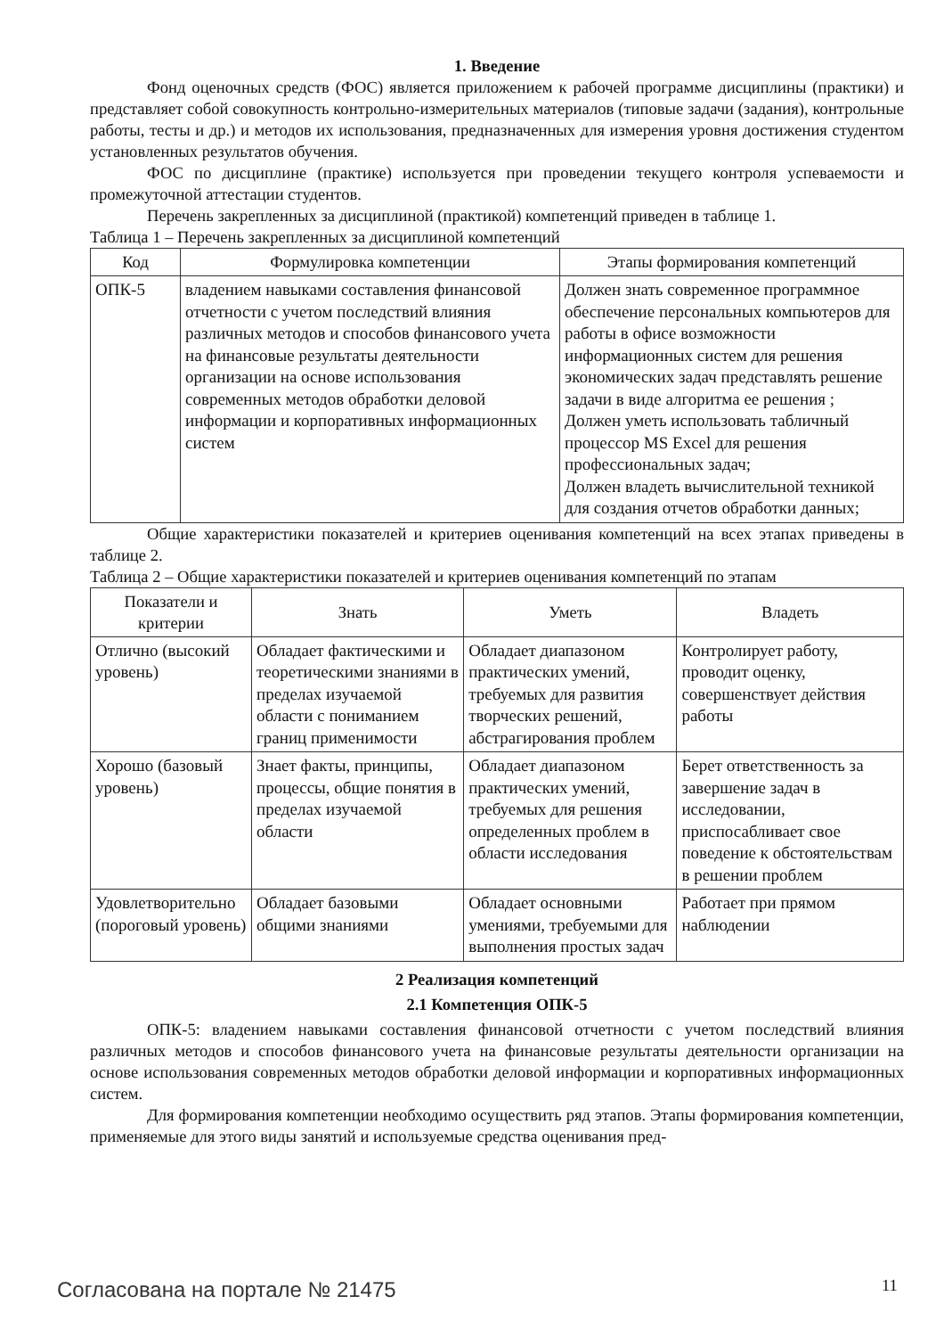1. Введение
Фонд оценочных средств (ФОС) является приложением к рабочей программе дисциплины (практики) и представляет собой совокупность контрольно-измерительных материалов (типовые задачи (задания), контрольные работы, тесты и др.) и методов их использования, предназначенных для измерения уровня достижения студентом установленных результатов обучения.
ФОС по дисциплине (практике) используется при проведении текущего контроля успеваемости и промежуточной аттестации студентов.
Перечень закрепленных за дисциплиной (практикой) компетенций приведен в таблице 1.
Таблица 1 – Перечень закрепленных за дисциплиной компетенций
| Код | Формулировка компетенции | Этапы формирования компетенций |
| --- | --- | --- |
| ОПК-5 | владением навыками составления финансовой отчетности с учетом последствий влияния различных методов и способов финансового учета на финансовые результаты деятельности организации на основе использования современных методов обработки деловой информации и корпоративных информационных систем | Должен знать современное программное обеспечение персональных компьютеров для работы в офисе возможности информационных систем для решения экономических задач представлять решение задачи в виде алгоритма ее решения ; Должен уметь использовать табличный процессор MS Excel для решения профессиональных задач; Должен владеть вычислительной техникой для создания отчетов обработки данных; |
Общие характеристики показателей и критериев оценивания компетенций на всех этапах приведены в таблице 2.
Таблица 2 – Общие характеристики показателей и критериев оценивания компетенций по этапам
| Показатели и критерии | Знать | Уметь | Владеть |
| --- | --- | --- | --- |
| Отлично (высокий уровень) | Обладает фактическими и теоретическими знаниями в пределах изучаемой области с пониманием границ применимости | Обладает диапазоном практических умений, требуемых для развития творческих решений, абстрагирования проблем | Контролирует работу, проводит оценку, совершенствует действия работы |
| Хорошо (базовый уровень) | Знает факты, принципы, процессы, общие понятия в пределах изучаемой области | Обладает диапазоном практических умений, требуемых для решения определенных проблем в области исследования | Берет ответственность за завершение задач в исследовании, приспосабливает свое поведение к обстоятельствам в решении проблем |
| Удовлетворительно (пороговый уровень) | Обладает базовыми общими знаниями | Обладает основными умениями, требуемыми для выполнения простых задач | Работает при прямом наблюдении |
2 Реализация компетенций
2.1 Компетенция ОПК-5
ОПК-5: владением навыками составления финансовой отчетности с учетом последствий влияния различных методов и способов финансового учета на финансовые результаты деятельности организации на основе использования современных методов обработки деловой информации и корпоративных информационных систем.
Для формирования компетенции необходимо осуществить ряд этапов. Этапы формирования компетенции, применяемые для этого виды занятий и используемые средства оценивания пред-
Согласована на портале № 21475 11